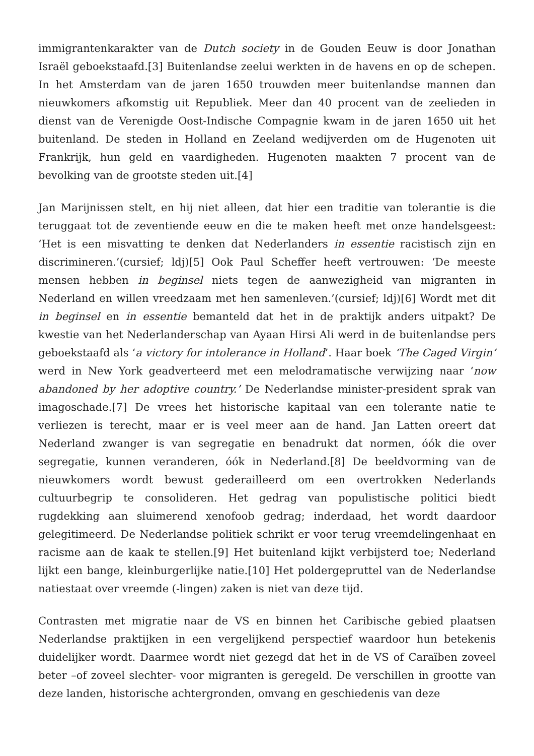immigrantenkarakter van de Dutch society in de Gouden Eeuw is door Jonathan Israël geboekstaafd.[3] Buitenlandse zeelui werkten in de havens en op de schepen. In het Amsterdam van de jaren 1650 trouwden meer buitenlandse mannen dan nieuwkomers afkomstig uit Republiek. Meer dan 40 procent van de zeelieden in dienst van de Verenigde Oost-Indische Compagnie kwam in de jaren 1650 uit het buitenland. De steden in Holland en Zeeland wedijverden om de Hugenoten uit Frankrijk, hun geld en vaardigheden. Hugenoten maakten 7 procent van de bevolking van de grootste steden uit.[4]
Jan Marijnissen stelt, en hij niet alleen, dat hier een traditie van tolerantie is die teruggaat tot de zeventiende eeuw en die te maken heeft met onze handelsgeest: ‘Het is een misvatting te denken dat Nederlanders in essentie racistisch zijn en discrimineren.’(cursief; ldj)[5] Ook Paul Scheffer heeft vertrouwen: ‘De meeste mensen hebben in beginsel niets tegen de aanwezigheid van migranten in Nederland en willen vreedzaam met hen samenleven.’(cursief; ldj)[6] Wordt met dit in beginsel en in essentie bemanteld dat het in de praktijk anders uitpakt? De kwestie van het Nederlanderschap van Ayaan Hirsi Ali werd in de buitenlandse pers geboekstaafd als ‘a victory for intolerance in Holland’. Haar boek ‘The Caged Virgin’ werd in New York geadverteerd met een melodramatische verwijzing naar ‘now abandoned by her adoptive country.’ De Nederlandse minister-president sprak van imagoschade.[7] De vrees het historische kapitaal van een tolerante natie te verliezen is terecht, maar er is veel meer aan de hand. Jan Latten oreert dat Nederland zwanger is van segregatie en benadrukt dat normen, óók die over segregatie, kunnen veranderen, óók in Nederland.[8] De beeldvorming van de nieuwkomers wordt bewust gederailleerd om een overtrokken Nederlands cultuurbegrip te consolideren. Het gedrag van populistische politici biedt rugdekking aan sluimerend xenofoob gedrag; inderdaad, het wordt daardoor gelegitimeerd. De Nederlandse politiek schrikt er voor terug vreemdelingenhaat en racisme aan de kaak te stellen.[9] Het buitenland kijkt verbijsterd toe; Nederland lijkt een bange, kleinburgerlijke natie.[10] Het poldergepruttel van de Nederlandse natiestaat over vreemde (-lingen) zaken is niet van deze tijd.
Contrasten met migratie naar de VS en binnen het Caribische gebied plaatsen Nederlandse praktijken in een vergelijkend perspectief waardoor hun betekenis duidelijker wordt. Daarmee wordt niet gezegd dat het in de VS of Caraïben zoveel beter –of zoveel slechter- voor migranten is geregeld. De verschillen in grootte van deze landen, historische achtergronden, omvang en geschiedenis van deze